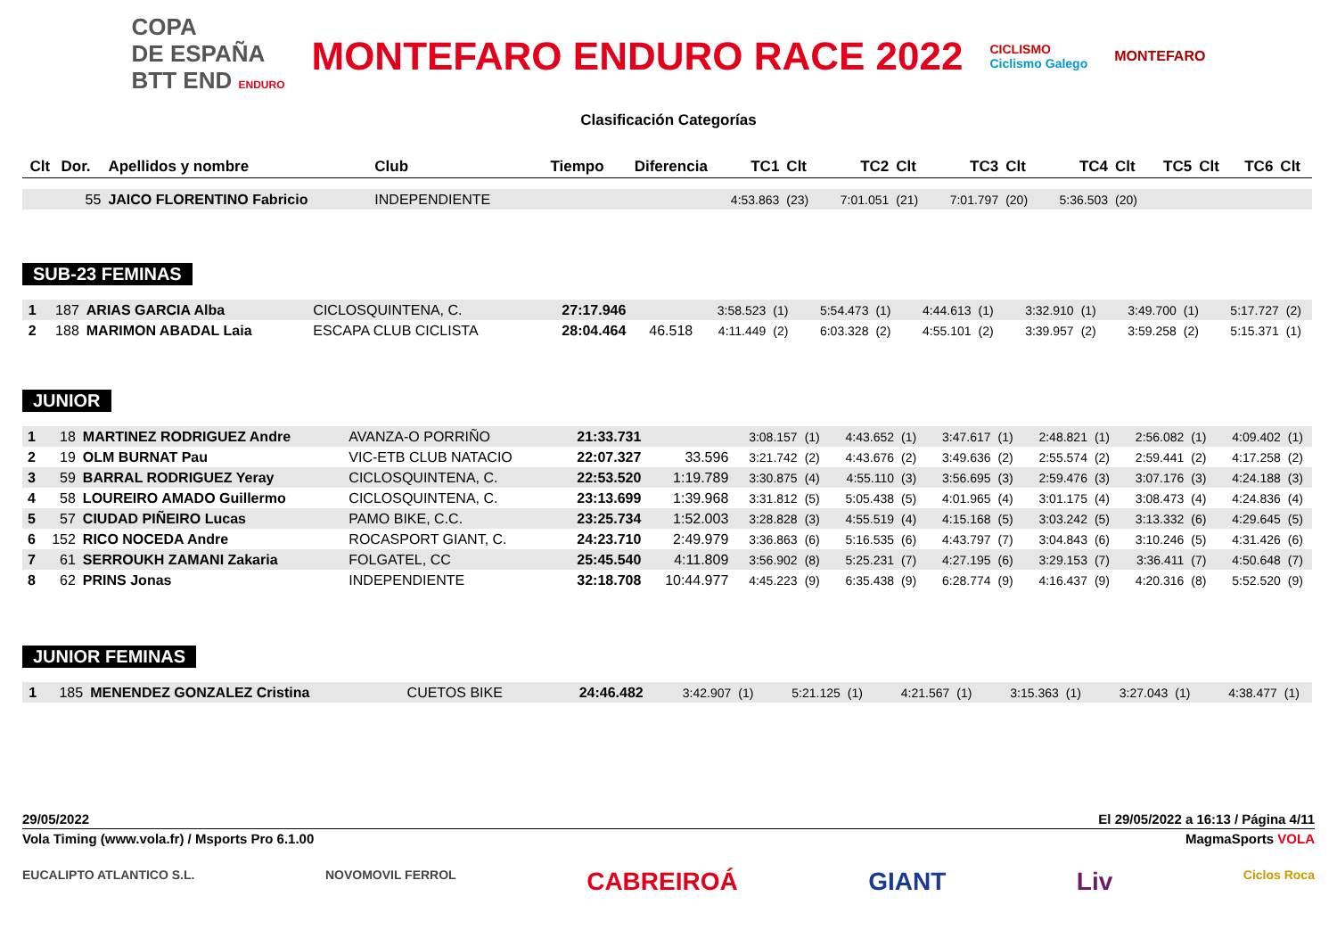COPA
DE ESPAÑA
BTT END ENDURO
MONTEFARO ENDURO RACE 2022
CICLISMO
Ciclismo Galego
MONTEFARO
Clasificación Categorías
| Clt | Dor. | Apellidos y nombre | Club | Tiempo | Diferencia | TC1 | Clt | TC2 | Clt | TC3 | Clt | TC4 | Clt | TC5 | Clt | TC6 | Clt |
| --- | --- | --- | --- | --- | --- | --- | --- | --- | --- | --- | --- | --- | --- | --- | --- | --- | --- |
| | 55 | JAICO FLORENTINO Fabricio | INDEPENDIENTE | | | 4:53.863 | (23) | 7:01.051 | (21) | 7:01.797 | (20) | 5:36.503 | (20) | | | | |
SUB-23 FEMINAS
| 1 | 187 | ARIAS GARCIA Alba | CICLOSQUINTENA, C. | 27:17.946 | | 3:58.523 | (1) | 5:54.473 | (1) | 4:44.613 | (1) | 3:32.910 | (1) | 3:49.700 | (1) | 5:17.727 | (2) |
| 2 | 188 | MARIMON ABADAL Laia | ESCAPA CLUB CICLISTA | 28:04.464 | 46.518 | 4:11.449 | (2) | 6:03.328 | (2) | 4:55.101 | (2) | 3:39.957 | (2) | 3:59.258 | (2) | 5:15.371 | (1) |
JUNIOR
| 1 | 18 | MARTINEZ RODRIGUEZ Andre | AVANZA-O PORRIÑO | 21:33.731 | | 3:08.157 | (1) | 4:43.652 | (1) | 3:47.617 | (1) | 2:48.821 | (1) | 2:56.082 | (1) | 4:09.402 | (1) |
| 2 | 19 | OLM BURNAT Pau | VIC-ETB CLUB NATACIO | 22:07.327 | 33.596 | 3:21.742 | (2) | 4:43.676 | (2) | 3:49.636 | (2) | 2:55.574 | (2) | 2:59.441 | (2) | 4:17.258 | (2) |
| 3 | 59 | BARRAL RODRIGUEZ Yeray | CICLOSQUINTENA, C. | 22:53.520 | 1:19.789 | 3:30.875 | (4) | 4:55.110 | (3) | 3:56.695 | (3) | 2:59.476 | (3) | 3:07.176 | (3) | 4:24.188 | (3) |
| 4 | 58 | LOUREIRO AMADO Guillermo | CICLOSQUINTENA, C. | 23:13.699 | 1:39.968 | 3:31.812 | (5) | 5:05.438 | (5) | 4:01.965 | (4) | 3:01.175 | (4) | 3:08.473 | (4) | 4:24.836 | (4) |
| 5 | 57 | CIUDAD PIÑEIRO Lucas | PAMO BIKE, C.C. | 23:25.734 | 1:52.003 | 3:28.828 | (3) | 4:55.519 | (4) | 4:15.168 | (5) | 3:03.242 | (5) | 3:13.332 | (6) | 4:29.645 | (5) |
| 6 | 152 | RICO NOCEDA Andre | ROCASPORT GIANT, C. | 24:23.710 | 2:49.979 | 3:36.863 | (6) | 5:16.535 | (6) | 4:43.797 | (7) | 3:04.843 | (6) | 3:10.246 | (5) | 4:31.426 | (6) |
| 7 | 61 | SERROUKH ZAMANI Zakaria | FOLGATEL, CC | 25:45.540 | 4:11.809 | 3:56.902 | (8) | 5:25.231 | (7) | 4:27.195 | (6) | 3:29.153 | (7) | 3:36.411 | (7) | 4:50.648 | (7) |
| 8 | 62 | PRINS Jonas | INDEPENDIENTE | 32:18.708 | 10:44.977 | 4:45.223 | (9) | 6:35.438 | (9) | 6:28.774 | (9) | 4:16.437 | (9) | 4:20.316 | (8) | 5:52.520 | (9) |
JUNIOR FEMINAS
| 1 | 185 | MENENDEZ GONZALEZ Cristina | CUETOS BIKE | 24:46.482 | | 3:42.907 | (1) | 5:21.125 | (1) | 4:21.567 | (1) | 3:15.363 | (1) | 3:27.043 | (1) | 4:38.477 | (1) |
29/05/2022 El 29/05/2022 a 16:13 / Página 4/11
Vola Timing (www.vola.fr) / Msports Pro 6.1.00 MagmaSports VOLA
EUCALIPTO ATLANTICO S.L. NOVOMOVIL FERROL CABREIROÁ GIANT Liv Ciclos Roca